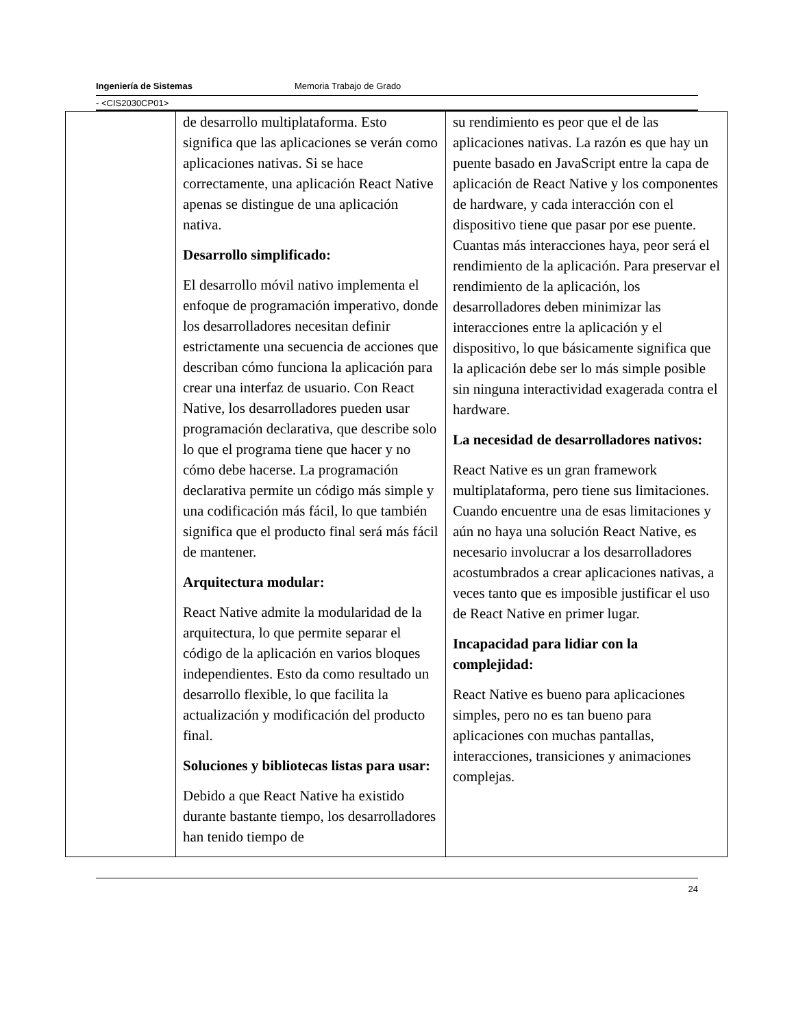Ingeniería de Sistemas Memoria Trabajo de Grado
- <CIS2030CP01>
| | de desarrollo multiplataforma. Esto significa que las aplicaciones se verán como aplicaciones nativas. Si se hace correctamente, una aplicación React Native apenas se distingue de una aplicación nativa. Desarrollo simplificado: El desarrollo móvil nativo implementa el enfoque de programación imperativo, donde los desarrolladores necesitan definir estrictamente una secuencia de acciones que describan cómo funciona la aplicación para crear una interfaz de usuario. Con React Native, los desarrolladores pueden usar programación declarativa, que describe solo lo que el programa tiene que hacer y no cómo debe hacerse. La programación declarativa permite un código más simple y una codificación más fácil, lo que también significa que el producto final será más fácil de mantener. Arquitectura modular: React Native admite la modularidad de la arquitectura, lo que permite separar el código de la aplicación en varios bloques independientes. Esto da como resultado un desarrollo flexible, lo que facilita la actualización y modificación del producto final. Soluciones y bibliotecas listas para usar: Debido a que React Native ha existido durante bastante tiempo, los desarrolladores han tenido tiempo de | su rendimiento es peor que el de las aplicaciones nativas. La razón es que hay un puente basado en JavaScript entre la capa de aplicación de React Native y los componentes de hardware, y cada interacción con el dispositivo tiene que pasar por ese puente. Cuantas más interacciones haya, peor será el rendimiento de la aplicación. Para preservar el rendimiento de la aplicación, los desarrolladores deben minimizar las interacciones entre la aplicación y el dispositivo, lo que básicamente significa que la aplicación debe ser lo más simple posible sin ninguna interactividad exagerada contra el hardware. La necesidad de desarrolladores nativos: React Native es un gran framework multiplataforma, pero tiene sus limitaciones. Cuando encuentre una de esas limitaciones y aún no haya una solución React Native, es necesario involucrar a los desarrolladores acostumbrados a crear aplicaciones nativas, a veces tanto que es imposible justificar el uso de React Native en primer lugar. Incapacidad para lidiar con la complejidad: React Native es bueno para aplicaciones simples, pero no es tan bueno para aplicaciones con muchas pantallas, interacciones, transiciones y animaciones complejas. |
24